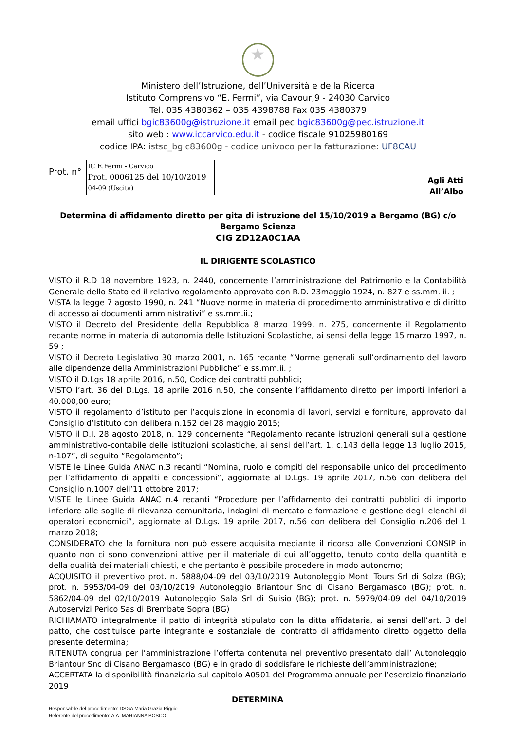★
Ministero dell’Istruzione, dell’Università e della Ricerca
Istituto Comprensivo “E. Fermi”, via Cavour,9 - 24030 Carvico
Tel. 035 4380362 – 035 4398788 Fax 035 4380379
email uffici bgic83600g@istruzione.it email pec bgic83600g@pec.istruzione.it
sito web : www.iccarvico.edu.it - codice fiscale 91025980169
codice IPA: istsc_bgic83600g - codice univoco per la fatturazione: UF8CAU
Prot. n°
IC E.Fermi - Carvico
Prot. 0006125 del 10/10/2019
04-09 (Uscita)
Agli Atti
All’Albo
Determina di affidamento diretto per gita di istruzione del 15/10/2019 a Bergamo (BG) c/o Bergamo Scienza
CIG ZD12A0C1AA
IL DIRIGENTE SCOLASTICO
VISTO il R.D 18 novembre 1923, n. 2440, concernente l’amministrazione del Patrimonio e la Contabilità Generale dello Stato ed il relativo regolamento approvato con R.D. 23maggio 1924, n. 827 e ss.mm. ii. ;
VISTA la legge 7 agosto 1990, n. 241 “Nuove norme in materia di procedimento amministrativo e di diritto di accesso ai documenti amministrativi” e ss.mm.ii.;
VISTO il Decreto del Presidente della Repubblica 8 marzo 1999, n. 275, concernente il Regolamento recante norme in materia di autonomia delle Istituzioni Scolastiche, ai sensi della legge 15 marzo 1997, n. 59 ;
VISTO il Decreto Legislativo 30 marzo 2001, n. 165 recante “Norme generali sull’ordinamento del lavoro alle dipendenze della Amministrazioni Pubbliche” e ss.mm.ii. ;
VISTO il D.Lgs 18 aprile 2016, n.50, Codice dei contratti pubblici;
VISTO l’art. 36 del D.Lgs. 18 aprile 2016 n.50, che consente l’affidamento diretto per importi inferiori a 40.000,00 euro;
VISTO il regolamento d’istituto per l’acquisizione in economia di lavori, servizi e forniture, approvato dal Consiglio d’Istituto con delibera n.152 del 28 maggio 2015;
VISTO il D.I. 28 agosto 2018, n. 129 concernente “Regolamento recante istruzioni generali sulla gestione amministrativo-contabile delle istituzioni scolastiche, ai sensi dell’art. 1, c.143 della legge 13 luglio 2015, n-107”, di seguito “Regolamento”;
VISTE le Linee Guida ANAC n.3 recanti “Nomina, ruolo e compiti del responsabile unico del procedimento per l’affidamento di appalti e concessioni”, aggiornate al D.Lgs. 19 aprile 2017, n.56 con delibera del Consiglio n.1007 dell’11 ottobre 2017;
VISTE le Linee Guida ANAC n.4 recanti “Procedure per l’affidamento dei contratti pubblici di importo inferiore alle soglie di rilevanza comunitaria, indagini di mercato e formazione e gestione degli elenchi di operatori economici”, aggiornate al D.Lgs. 19 aprile 2017, n.56 con delibera del Consiglio n.206 del 1 marzo 2018;
CONSIDERATO che la fornitura non può essere acquisita mediante il ricorso alle Convenzioni CONSIP in quanto non ci sono convenzioni attive per il materiale di cui all’oggetto, tenuto conto della quantità e della qualità dei materiali chiesti, e che pertanto è possibile procedere in modo autonomo;
ACQUISITO il preventivo prot. n. 5888/04-09 del 03/10/2019 Autonoleggio Monti Tours Srl di Solza (BG); prot. n. 5953/04-09 del 03/10/2019 Autonoleggio Briantour Snc di Cisano Bergamasco (BG); prot. n. 5862/04-09 del 02/10/2019 Autonoleggio Sala Srl di Suisio (BG); prot. n. 5979/04-09 del 04/10/2019 Autoservizi Perico Sas di Brembate Sopra (BG)
RICHIAMATO integralmente il patto di integrità stipulato con la ditta affidataria, ai sensi dell’art. 3 del patto, che costituisce parte integrante e sostanziale del contratto di affidamento diretto oggetto della presente determina;
RITENUTA congrua per l’amministrazione l’offerta contenuta nel preventivo presentato dall’ Autonoleggio Briantour Snc di Cisano Bergamasco (BG) e in grado di soddisfare le richieste dell’amministrazione;
ACCERTATA la disponibilità finanziaria sul capitolo A0501 del Programma annuale per l’esercizio finanziario 2019
DETERMINA
Responsabile del procedimento: DSGA Maria Grazia Riggio
Referente del procedimento: A.A. MARIANNA BOSCO